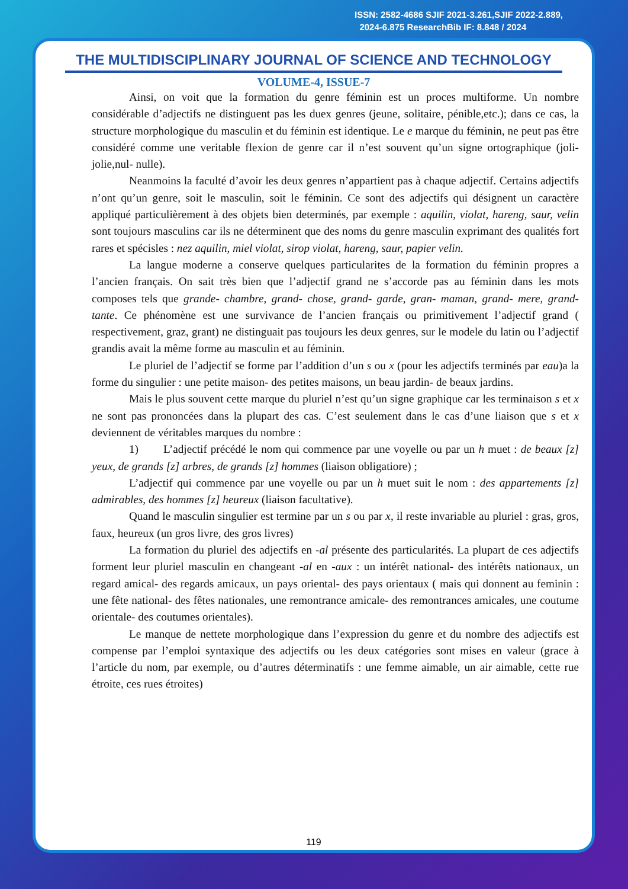ISSN: 2582-4686 SJIF 2021-3.261,SJIF 2022-2.889,
2024-6.875 ResearchBib IF: 8.848 / 2024
THE MULTIDISCIPLINARY JOURNAL OF SCIENCE AND TECHNOLOGY
VOLUME-4, ISSUE-7
Ainsi, on voit que la formation du genre féminin est un proces multiforme. Un nombre considérable d’adjectifs ne distinguent pas les duex genres (jeune, solitaire, pénible,etc.); dans ce cas, la structure morphologique du masculin et du féminin est identique. Le e marque du féminin, ne peut pas être considéré comme une veritable flexion de genre car il n’est souvent qu’un signe ortographique (joli- jolie,nul- nulle).
Neanmoins la faculté d’avoir les deux genres n’appartient pas à chaque adjectif. Certains adjectifs n’ont qu’un genre, soit le masculin, soit le féminin. Ce sont des adjectifs qui désignent un caractère appliqué particulièrement à des objets bien determinés, par exemple : aquilin, violat, hareng, saur, velin sont toujours masculins car ils ne déterminent que des noms du genre masculin exprimant des qualités fort rares et spécisles : nez aquilin, miel violat, sirop violat, hareng, saur, papier velin.
La langue moderne a conserve quelques particularites de la formation du féminin propres a l’ancien français. On sait très bien que l’adjectif grand ne s’accorde pas au féminin dans les mots composes tels que grande- chambre, grand- chose, grand- garde, gran- maman, grand- mere, grand- tante. Ce phénomène est une survivance de l’ancien français ou primitivement l’adjectif grand ( respectivement, graz, grant) ne distinguait pas toujours les deux genres, sur le modele du latin ou l’adjectif grandis avait la même forme au masculin et au féminin.
Le pluriel de l’adjectif se forme par l’addition d’un s ou x (pour les adjectifs terminés par eau)a la forme du singulier : une petite maison- des petites maisons, un beau jardin- de beaux jardins.
Mais le plus souvent cette marque du pluriel n’est qu’un signe graphique car les terminaison s et x ne sont pas prononcées dans la plupart des cas. C’est seulement dans le cas d’une liaison que s et x deviennent de véritables marques du nombre :
1) L’adjectif précédé le nom qui commence par une voyelle ou par un h muet : de beaux [z] yeux, de grands [z] arbres, de grands [z] hommes (liaison obligatiore) ;
L’adjectif qui commence par une voyelle ou par un h muet suit le nom : des appartements [z] admirables, des hommes [z] heureux (liaison facultative).
Quand le masculin singulier est termine par un s ou par x, il reste invariable au pluriel : gras, gros, faux, heureux (un gros livre, des gros livres)
La formation du pluriel des adjectifs en -al présente des particularités. La plupart de ces adjectifs forment leur pluriel masculin en changeant -al en -aux : un intérêt national- des intérêts nationaux, un regard amical- des regards amicaux, un pays oriental- des pays orientaux ( mais qui donnent au feminin : une fête national- des fêtes nationales, une remontrance amicale- des remontrances amicales, une coutume orientale- des coutumes orientales).
Le manque de nettete morphologique dans l’expression du genre et du nombre des adjectifs est compense par l’emploi syntaxique des adjectifs ou les deux catégories sont mises en valeur (grace à l’article du nom, par exemple, ou d’autres déterminatifs : une femme aimable, un air aimable, cette rue étroite, ces rues étroites)
119